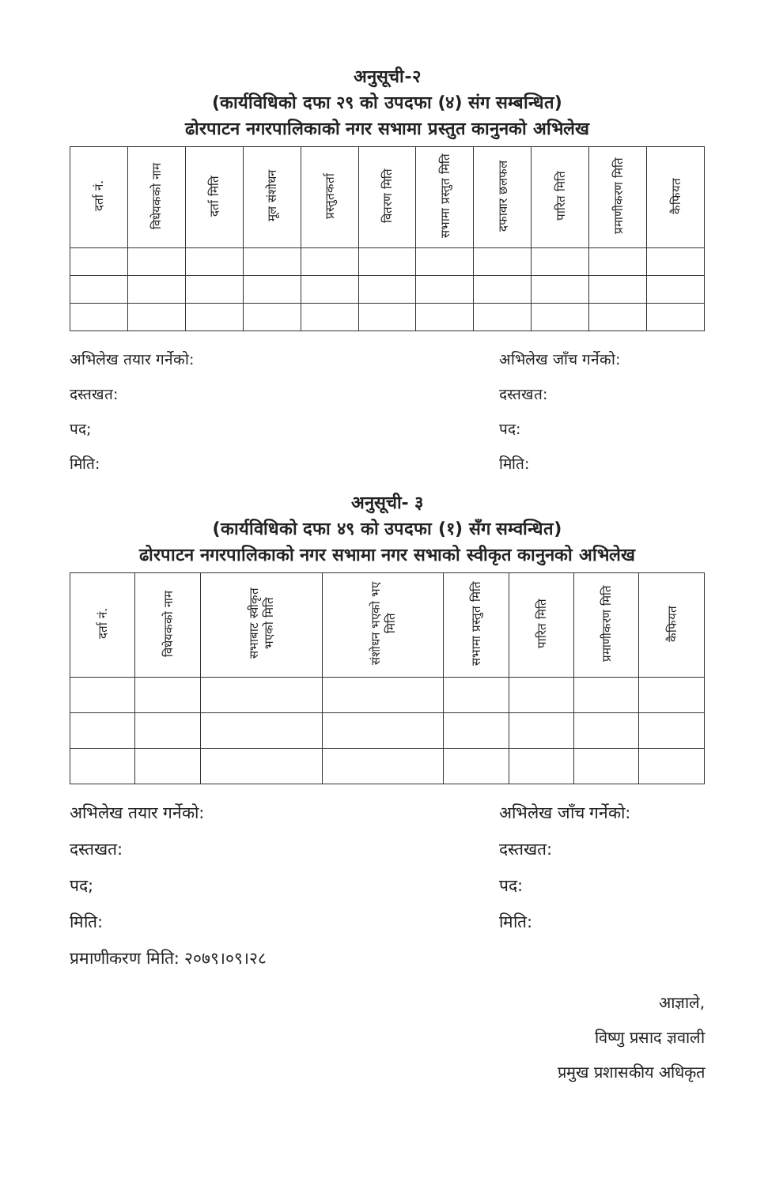अनुसूची-२
(कार्यविधिको दफा २९ को उपदफा (४) संग सम्बन्धित)
ढोरपाटन नगरपालिकाको नगर सभामा प्रस्तुत कानुनको अभिलेख
| दर्ता नं. | विधेयकको नाम | दर्ता मिति | मूल संशोधन | प्रस्तुतकर्ता | वितरण मिति | सभामा प्रस्तुत मिति | दफावार छलफल | पारित मिति | प्रमाणीकरण मिति | कैफियत |
| --- | --- | --- | --- | --- | --- | --- | --- | --- | --- | --- |
अभिलेख तयार गर्नेको:
दस्तखत:
पद;
मिति:
अभिलेख जाँच गर्नेको:
दस्तखत:
पद:
मिति:
अनुसूची- ३
(कार्यविधिको दफा ४९ को उपदफा (१) सँग सम्वन्धित)
ढोरपाटन नगरपालिकाको नगर सभामा नगर सभाको स्वीकृत कानुनको अभिलेख
| दर्ता नं. | विधेयकको नाम | सभाबाट स्वीकृत भएको मिति | संशोधन भएको भए मिति | सभामा प्रस्तुत मिति | पारित मिति | प्रमाणीकरण मिति | कैफियत |
| --- | --- | --- | --- | --- | --- | --- | --- |
अभिलेख तयार गर्नेको:
दस्तखत:
पद;
मिति:
प्रमाणीकरण मिति: २०७९।०९।२८
अभिलेख जाँच गर्नेको:
दस्तखत:
पद:
मिति:
आज्ञाले,
विष्णु प्रसाद ज्ञवाली
प्रमुख प्रशासकीय अधिकृत